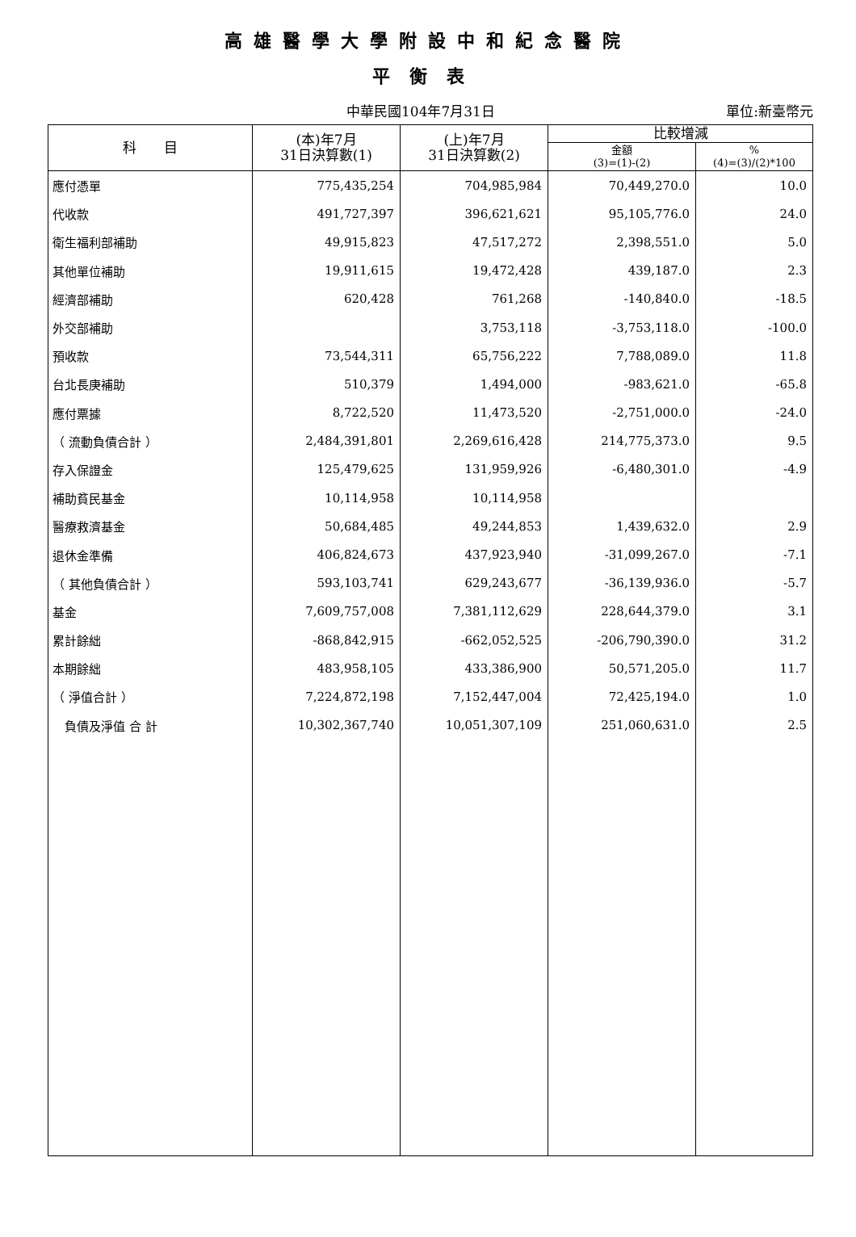高雄醫學大學附設中和紀念醫院
平衡表
中華民國104年7月31日 單位:新臺幣元
| 科 目 | (本)年7月 31日決算數(1) | (上)年7月 31日決算數(2) | 比較增減 | |
| --- | --- | --- | --- | --- |
| | | | 金額 (3)=(1)-(2) | % (4)=(3)/(2)*100 |
| 應付憑單 | 775,435,254 | 704,985,984 | 70,449,270.0 | 10.0 |
| 代收款 | 491,727,397 | 396,621,621 | 95,105,776.0 | 24.0 |
| 衛生福利部補助 | 49,915,823 | 47,517,272 | 2,398,551.0 | 5.0 |
| 其他單位補助 | 19,911,615 | 19,472,428 | 439,187.0 | 2.3 |
| 經濟部補助 | 620,428 | 761,268 | -140,840.0 | -18.5 |
| 外交部補助 | | 3,753,118 | -3,753,118.0 | -100.0 |
| 預收款 | 73,544,311 | 65,756,222 | 7,788,089.0 | 11.8 |
| 台北長庚補助 | 510,379 | 1,494,000 | -983,621.0 | -65.8 |
| 應付票據 | 8,722,520 | 11,473,520 | -2,751,000.0 | -24.0 |
| （ 流動負債合計 ） | 2,484,391,801 | 2,269,616,428 | 214,775,373.0 | 9.5 |
| 存入保證金 | 125,479,625 | 131,959,926 | -6,480,301.0 | -4.9 |
| 補助貧民基金 | 10,114,958 | 10,114,958 | | |
| 醫療救濟基金 | 50,684,485 | 49,244,853 | 1,439,632.0 | 2.9 |
| 退休金準備 | 406,824,673 | 437,923,940 | -31,099,267.0 | -7.1 |
| （ 其他負債合計 ） | 593,103,741 | 629,243,677 | -36,139,936.0 | -5.7 |
| 基金 | 7,609,757,008 | 7,381,112,629 | 228,644,379.0 | 3.1 |
| 累計餘絀 | -868,842,915 | -662,052,525 | -206,790,390.0 | 31.2 |
| 本期餘絀 | 483,958,105 | 433,386,900 | 50,571,205.0 | 11.7 |
| （ 淨值合計 ） | 7,224,872,198 | 7,152,447,004 | 72,425,194.0 | 1.0 |
| 負債及淨值 合 計 | 10,302,367,740 | 10,051,307,109 | 251,060,631.0 | 2.5 |